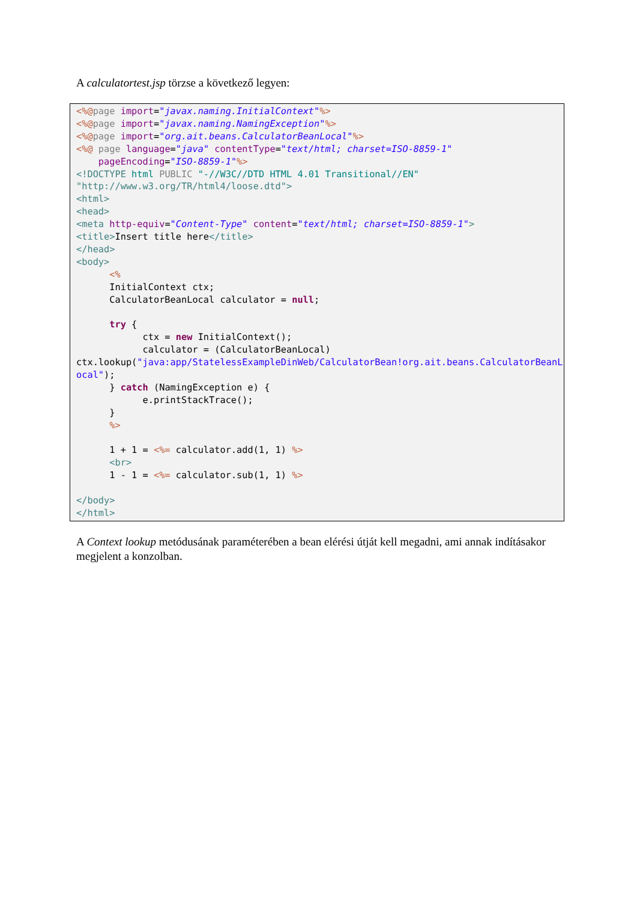A calculatortest.jsp törzse a következő legyen:
<%@page import="javax.naming.InitialContext"%>
<%@page import="javax.naming.NamingException"%>
<%@page import="org.ait.beans.CalculatorBeanLocal"%>
<%@ page language="java" contentType="text/html; charset=ISO-8859-1"
    pageEncoding="ISO-8859-1"%>
<!DOCTYPE html PUBLIC "-//W3C//DTD HTML 4.01 Transitional//EN"
"http://www.w3.org/TR/html4/loose.dtd">
<html>
<head>
<meta http-equiv="Content-Type" content="text/html; charset=ISO-8859-1">
<title>Insert title here</title>
</head>
<body>
      <%
      InitialContext ctx;
      CalculatorBeanLocal calculator = null;

      try {
            ctx = new InitialContext();
            calculator = (CalculatorBeanLocal)
ctx.lookup("java:app/StatelessExampleDinWeb/CalculatorBean!org.ait.beans.CalculatorBeanLocal");
      } catch (NamingException e) {
            e.printStackTrace();
      }
      %>

      1 + 1 = <%= calculator.add(1, 1) %>
      <br>
      1 - 1 = <%= calculator.sub(1, 1) %>

</body>
</html>
A Context lookup metódusának paraméterében a bean elérési útját kell megadni, ami annak indításakor megjelent a konzolban.